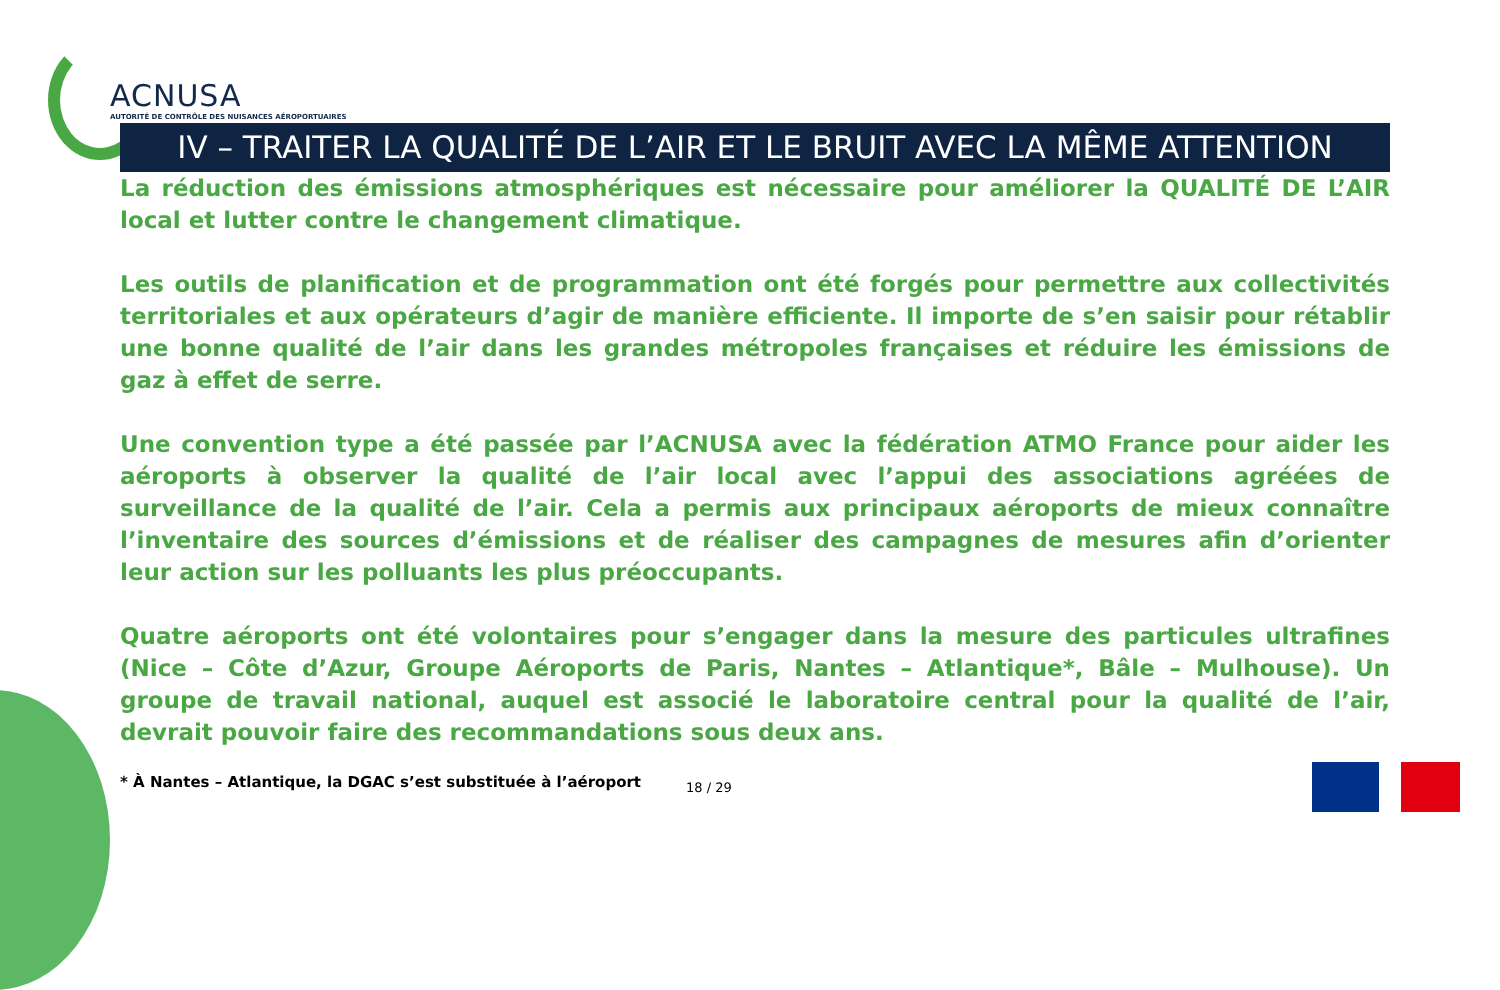ACNUSA
AUTORITÉ DE CONTRÔLE DES NUISANCES AÉROPORTUAIRES
IV – TRAITER LA QUALITÉ DE L’AIR ET LE BRUIT AVEC LA MÊME ATTENTION
La réduction des émissions atmosphériques est nécessaire pour améliorer la QUALITÉ DE L’AIR local et lutter contre le changement climatique.
Les outils de planification et de programmation ont été forgés pour permettre aux collectivités territoriales et aux opérateurs d’agir de manière efficiente. Il importe de s’en saisir pour rétablir une bonne qualité de l’air dans les grandes métropoles françaises et réduire les émissions de gaz à effet de serre.
Une convention type a été passée par l’ACNUSA avec la fédération ATMO France pour aider les aéroports à observer la qualité de l’air local avec l’appui des associations agréées de surveillance de la qualité de l’air. Cela a permis aux principaux aéroports de mieux connaître l’inventaire des sources d’émissions et de réaliser des campagnes de mesures afin d’orienter leur action sur les polluants les plus préoccupants.
Quatre aéroports ont été volontaires pour s’engager dans la mesure des particules ultrafines (Nice – Côte d’Azur, Groupe Aéroports de Paris, Nantes – Atlantique*, Bâle – Mulhouse). Un groupe de travail national, auquel est associé le laboratoire central pour la qualité de l’air, devrait pouvoir faire des recommandations sous deux ans.
* À Nantes – Atlantique, la DGAC s’est substituée à l’aéroport
18 / 29